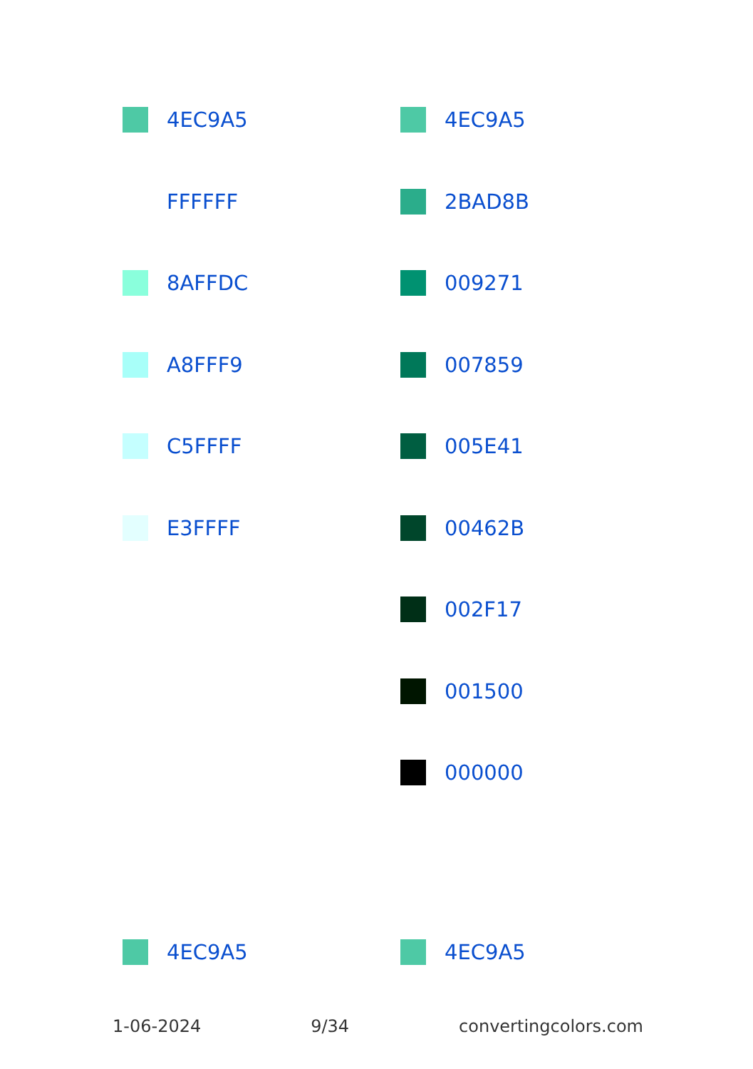4EC9A5
FFFFFF
8AFFDC
A8FFF9
C5FFFF
E3FFFF
4EC9A5
2BAD8B
009271
007859
005E41
00462B
002F17
001500
000000
4EC9A5 4EC9A5
1-06-2024 9/34 convertingcolors.com